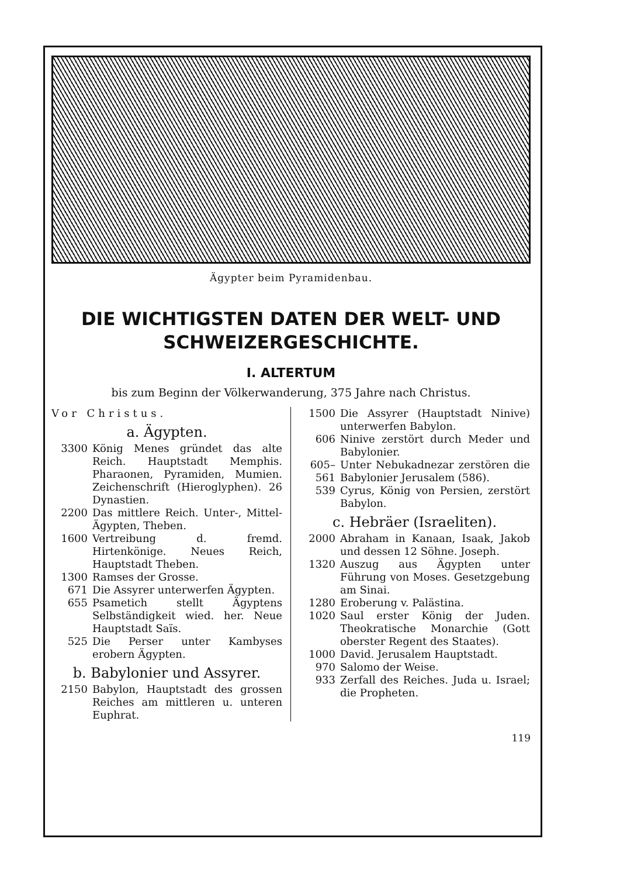Ägypter beim Pyramidenbau.
DIE WICHTIGSTEN DATEN DER WELT- UND
SCHWEIZERGESCHICHTE.
I. ALTERTUM
bis zum Beginn der Völkerwanderung, 375 Jahre nach Christus.
Vor Christus.
a. Ägypten.
3300 König Menes gründet das alte Reich. Hauptstadt Memphis. Pharaonen, Pyramiden, Mumien. Zeichenschrift (Hieroglyphen). 26 Dynastien.
2200 Das mittlere Reich. Unter-, Mittel-Ägypten, Theben.
1600 Vertreibung d. fremd. Hirtenkönige. Neues Reich, Hauptstadt Theben.
1300 Ramses der Grosse.
671 Die Assyrer unterwerfen Ägypten.
655 Psametich stellt Ägyptens Selbständigkeit wied. her. Neue Hauptstadt Saïs.
525 Die Perser unter Kambyses erobern Ägypten.
b. Babylonier und Assyrer.
2150 Babylon, Hauptstadt des grossen Reiches am mittleren u. unteren Euphrat.
1500 Die Assyrer (Hauptstadt Ninive) unterwerfen Babylon.
606 Ninive zerstört durch Meder und Babylonier.
605–561 Unter Nebukadnezar zerstören die Babylonier Jerusalem (586).
539 Cyrus, König von Persien, zerstört Babylon.
c. Hebräer (Israeliten).
2000 Abraham in Kanaan, Isaak, Jakob und dessen 12 Söhne. Joseph.
1320 Auszug aus Ägypten unter Führung von Moses. Gesetzgebung am Sinai.
1280 Eroberung v. Palästina.
1020 Saul erster König der Juden. Theokratische Monarchie (Gott oberster Regent des Staates).
1000 David. Jerusalem Hauptstadt.
970 Salomo der Weise.
933 Zerfall des Reiches. Juda u. Israel; die Propheten.
119